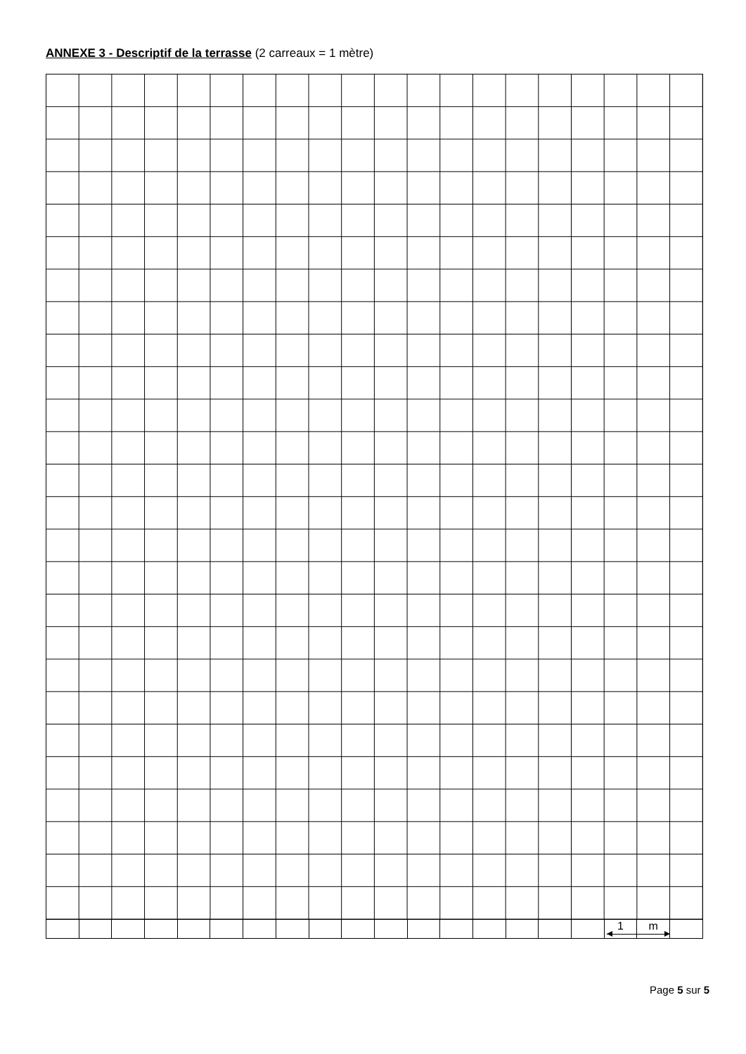ANNEXE 3 - Descriptif de la terrasse (2 carreaux = 1 mètre)
| | | | | | | | | | | | | | | | | | 1 | m | |
Page 5 sur 5